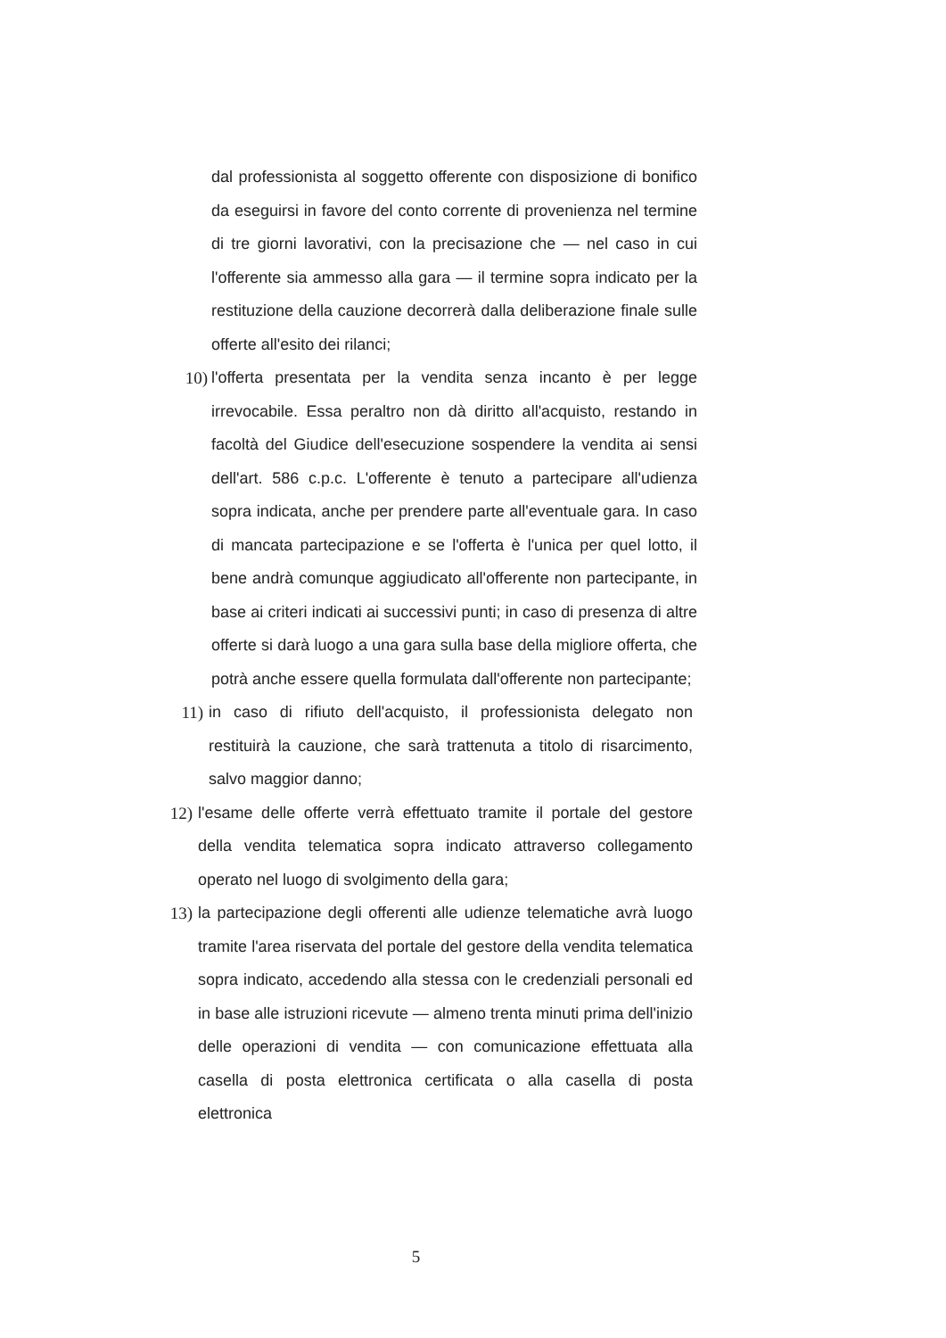dal professionista al soggetto offerente con disposizione di bonifico da eseguirsi in favore del conto corrente di provenienza nel termine di tre giorni lavorativi, con la precisazione che — nel caso in cui l'offerente sia ammesso alla gara — il termine sopra indicato per la restituzione della cauzione decorrerà dalla deliberazione finale sulle offerte all'esito dei rilanci;
10) l'offerta presentata per la vendita senza incanto è per legge irrevocabile. Essa peraltro non dà diritto all'acquisto, restando in facoltà del Giudice dell'esecuzione sospendere la vendita ai sensi dell'art. 586 c.p.c. L'offerente è tenuto a partecipare all'udienza sopra indicata, anche per prendere parte all'eventuale gara. In caso di mancata partecipazione e se l'offerta è l'unica per quel lotto, il bene andrà comunque aggiudicato all'offerente non partecipante, in base ai criteri indicati ai successivi punti; in caso di presenza di altre offerte si darà luogo a una gara sulla base della migliore offerta, che potrà anche essere quella formulata dall'offerente non partecipante;
11) in caso di rifiuto dell'acquisto, il professionista delegato non restituirà la cauzione, che sarà trattenuta a titolo di risarcimento, salvo maggior danno;
12) l'esame delle offerte verrà effettuato tramite il portale del gestore della vendita telematica sopra indicato attraverso collegamento operato nel luogo di svolgimento della gara;
13) la partecipazione degli offerenti alle udienze telematiche avrà luogo tramite l'area riservata del portale del gestore della vendita telematica sopra indicato, accedendo alla stessa con le credenziali personali ed in base alle istruzioni ricevute — almeno trenta minuti prima dell'inizio delle operazioni di vendita — con comunicazione effettuata alla casella di posta elettronica certificata o alla casella di posta elettronica
5